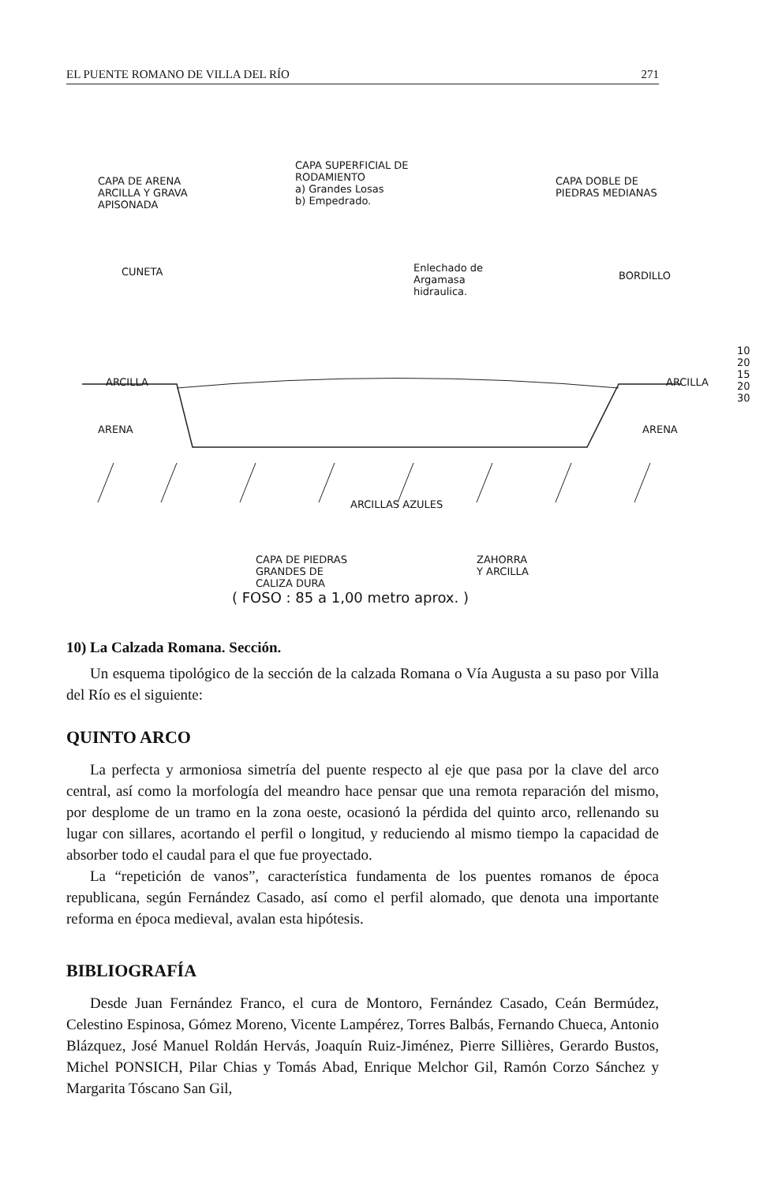EL PUENTE ROMANO DE VILLA DEL RÍO 271
CAPA DE ARENA
ARCILLA Y GRAVA
APISONADA
CAPA SUPERFICIAL DE
RODAMIENTO
a) Grandes Losas
b) Empedrado.
CAPA DOBLE DE
PIEDRAS MEDIANAS
CUNETA
Enlechado de
Argamasa
hidraulica.
BORDILLO
ARCILLA ARCILLA
ARENA ARENA
10
20
15
20
30
ARCILLAS AZULES
CAPA DE PIEDRAS
GRANDES DE
CALIZA DURA
ZAHORRA
Y ARCILLA
( FOSO : 85 a 1,00 metro aprox. )
10) La Calzada Romana. Sección.
Un esquema tipológico de la sección de la calzada Romana o Vía Augusta a su paso por Villa del Río es el siguiente:
QUINTO ARCO
La perfecta y armoniosa simetría del puente respecto al eje que pasa por la clave del arco central, así como la morfología del meandro hace pensar que una remota reparación del mismo, por desplome de un tramo en la zona oeste, ocasionó la pérdida del quinto arco, rellenando su lugar con sillares, acortando el perfil o longitud, y reduciendo al mismo tiempo la capacidad de absorber todo el caudal para el que fue proyectado.
La “repetición de vanos”, característica fundamenta de los puentes romanos de época republicana, según Fernández Casado, así como el perfil alomado, que denota una importante reforma en época medieval, avalan esta hipótesis.
BIBLIOGRAFÍA
Desde Juan Fernández Franco, el cura de Montoro, Fernández Casado, Ceán Bermúdez, Celestino Espinosa, Gómez Moreno, Vicente Lampérez, Torres Balbás, Fernando Chueca, Antonio Blázquez, José Manuel Roldán Hervás, Joaquín Ruiz-Jiménez, Pierre Sillières, Gerardo Bustos, Michel PONSICH, Pilar Chias y Tomás Abad, Enrique Melchor Gil, Ramón Corzo Sánchez y Margarita Tóscano San Gil,